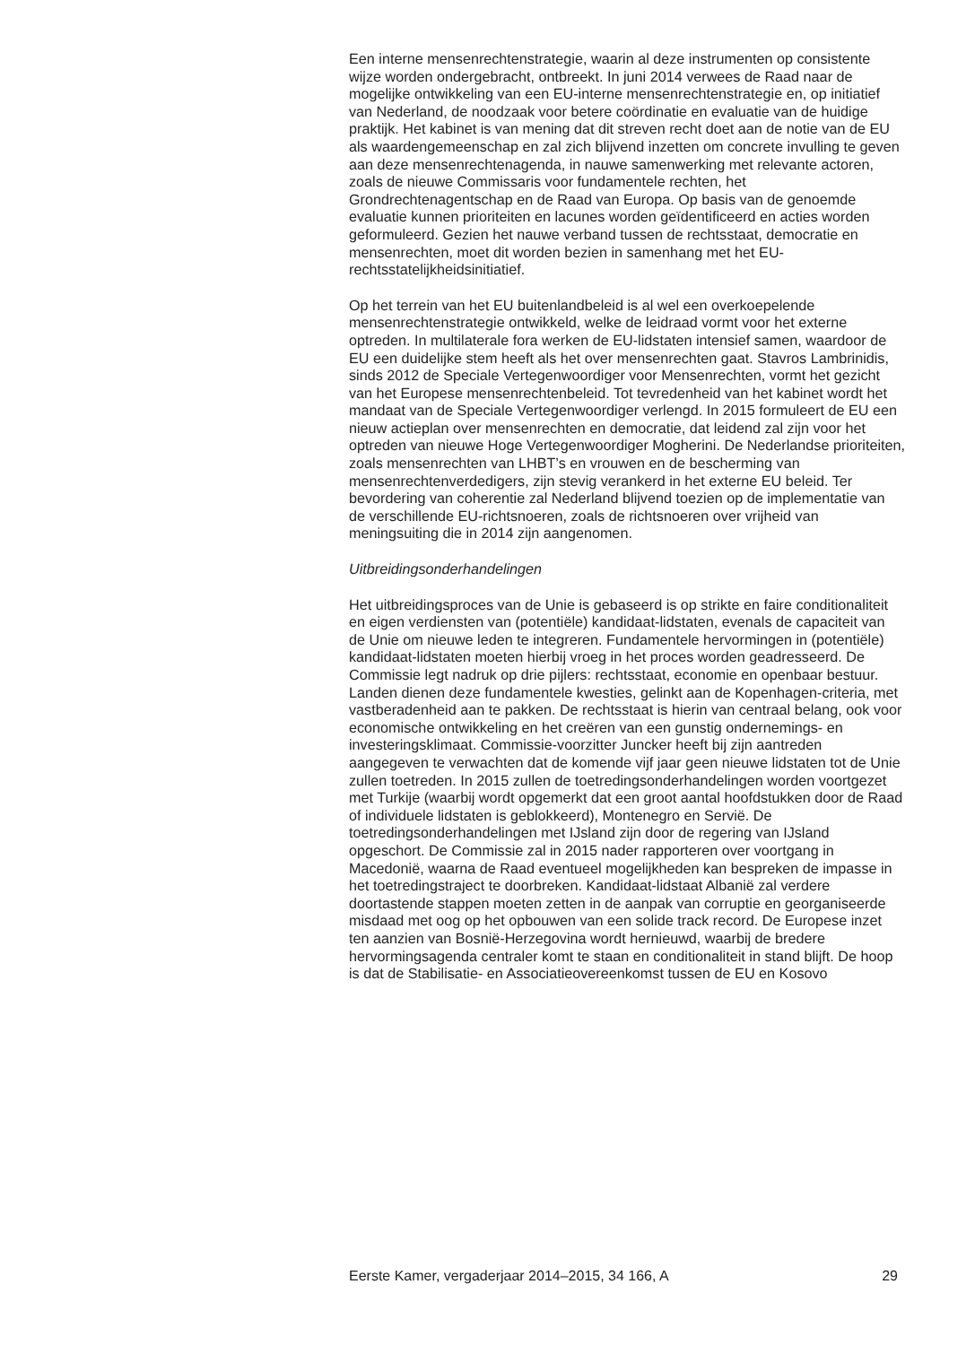Een interne mensenrechtenstrategie, waarin al deze instrumenten op consistente wijze worden ondergebracht, ontbreekt. In juni 2014 verwees de Raad naar de mogelijke ontwikkeling van een EU-interne mensenrechtenstrategie en, op initiatief van Nederland, de noodzaak voor betere coördinatie en evaluatie van de huidige praktijk. Het kabinet is van mening dat dit streven recht doet aan de notie van de EU als waardengemeenschap en zal zich blijvend inzetten om concrete invulling te geven aan deze mensenrechtenagenda, in nauwe samenwerking met relevante actoren, zoals de nieuwe Commissaris voor fundamentele rechten, het Grondrechtenagentschap en de Raad van Europa. Op basis van de genoemde evaluatie kunnen prioriteiten en lacunes worden geïdentificeerd en acties worden geformuleerd. Gezien het nauwe verband tussen de rechtsstaat, democratie en mensenrechten, moet dit worden bezien in samenhang met het EU-rechtsstatelijkheidsinitiatief.
Op het terrein van het EU buitenlandbeleid is al wel een overkoepelende mensenrechtenstrategie ontwikkeld, welke de leidraad vormt voor het externe optreden. In multilaterale fora werken de EU-lidstaten intensief samen, waardoor de EU een duidelijke stem heeft als het over mensenrechten gaat. Stavros Lambrinidis, sinds 2012 de Speciale Vertegenwoordiger voor Mensenrechten, vormt het gezicht van het Europese mensenrechtenbeleid. Tot tevredenheid van het kabinet wordt het mandaat van de Speciale Vertegenwoordiger verlengd. In 2015 formuleert de EU een nieuw actieplan over mensenrechten en democratie, dat leidend zal zijn voor het optreden van nieuwe Hoge Vertegenwoordiger Mogherini. De Nederlandse prioriteiten, zoals mensenrechten van LHBT’s en vrouwen en de bescherming van mensenrechtenverdedigers, zijn stevig verankerd in het externe EU beleid. Ter bevordering van coherentie zal Nederland blijvend toezien op de implementatie van de verschillende EU-richtsnoeren, zoals de richtsnoeren over vrijheid van meningsuiting die in 2014 zijn aangenomen.
Uitbreidingsonderhandelingen
Het uitbreidingsproces van de Unie is gebaseerd is op strikte en faire conditionaliteit en eigen verdiensten van (potentiële) kandidaat-lidstaten, evenals de capaciteit van de Unie om nieuwe leden te integreren. Fundamentele hervormingen in (potentiële) kandidaat-lidstaten moeten hierbij vroeg in het proces worden geadresseerd. De Commissie legt nadruk op drie pijlers: rechtsstaat, economie en openbaar bestuur. Landen dienen deze fundamentele kwesties, gelinkt aan de Kopenhagen-criteria, met vastberadenheid aan te pakken. De rechtsstaat is hierin van centraal belang, ook voor economische ontwikkeling en het creëren van een gunstig ondernemings- en investeringsklimaat. Commissie-voorzitter Juncker heeft bij zijn aantreden aangegeven te verwachten dat de komende vijf jaar geen nieuwe lidstaten tot de Unie zullen toetreden. In 2015 zullen de toetredingsonderhandelingen worden voortgezet met Turkije (waarbij wordt opgemerkt dat een groot aantal hoofdstukken door de Raad of individuele lidstaten is geblokkeerd), Montenegro en Servië. De toetredingsonderhandelingen met IJsland zijn door de regering van IJsland opgeschort. De Commissie zal in 2015 nader rapporteren over voortgang in Macedonië, waarna de Raad eventueel mogelijkheden kan bespreken de impasse in het toetredingstraject te doorbreken. Kandidaat-lidstaat Albanië zal verdere doortastende stappen moeten zetten in de aanpak van corruptie en georganiseerde misdaad met oog op het opbouwen van een solide track record. De Europese inzet ten aanzien van Bosnië-Herzegovina wordt hernieuwd, waarbij de bredere hervormingsagenda centraler komt te staan en conditionaliteit in stand blijft. De hoop is dat de Stabilisatie- en Associatieovereenkomst tussen de EU en Kosovo
Eerste Kamer, vergaderjaar 2014–2015, 34 166, A 29